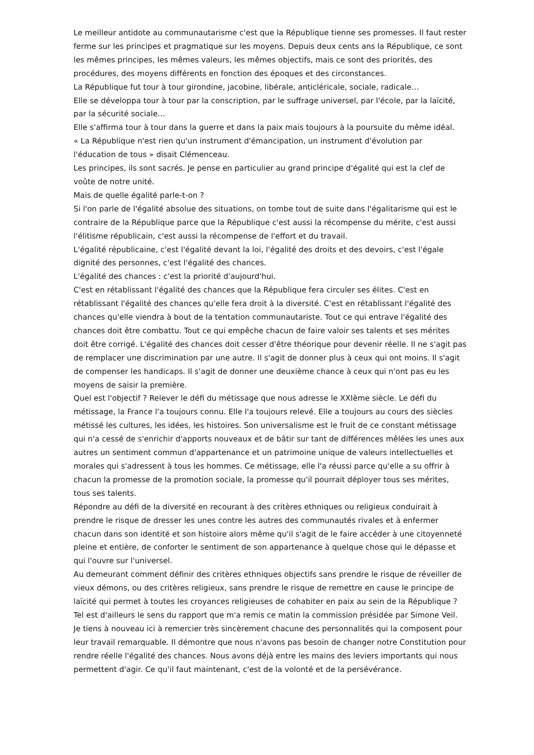Le meilleur antidote au communautarisme c'est que la République tienne ses promesses. Il faut rester ferme sur les principes et pragmatique sur les moyens. Depuis deux cents ans la République, ce sont les mêmes principes, les mêmes valeurs, les mêmes objectifs, mais ce sont des priorités, des procédures, des moyens différents en fonction des époques et des circonstances.
La République fut tour à tour girondine, jacobine, libérale, anticléricale, sociale, radicale…
Elle se développa tour à tour par la conscription, par le suffrage universel, par l'école, par la laïcité, par la sécurité sociale…
Elle s'affirma tour à tour dans la guerre et dans la paix mais toujours à la poursuite du même idéal.
« La République n'est rien qu'un instrument d'émancipation, un instrument d'évolution par l'éducation de tous » disait Clémenceau.
Les principes, ils sont sacrés. Je pense en particulier au grand principe d'égalité qui est la clef de voûte de notre unité.
Mais de quelle égalité parle-t-on ?
Si l'on parle de l'égalité absolue des situations, on tombe tout de suite dans l'égalitarisme qui est le contraire de la République parce que la République c'est aussi la récompense du mérite, c'est aussi l'élitisme républicain, c'est aussi la récompense de l'effort et du travail.
L'égalité républicaine, c'est l'égalité devant la loi, l'égalité des droits et des devoirs, c'est l'égale dignité des personnes, c'est l'égalité des chances.
L'égalité des chances : c'est la priorité d'aujourd'hui.
C'est en rétablissant l'égalité des chances que la République fera circuler ses élites. C'est en rétablissant l'égalité des chances qu'elle fera droit à la diversité. C'est en rétablissant l'égalité des chances qu'elle viendra à bout de la tentation communautariste. Tout ce qui entrave l'égalité des chances doit être combattu. Tout ce qui empêche chacun de faire valoir ses talents et ses mérites doit être corrigé. L'égalité des chances doit cesser d'être théorique pour devenir réelle. Il ne s'agit pas de remplacer une discrimination par une autre. Il s'agit de donner plus à ceux qui ont moins. Il s'agit de compenser les handicaps. Il s'agit de donner une deuxième chance à ceux qui n'ont pas eu les moyens de saisir la première.
Quel est l'objectif ? Relever le défi du métissage que nous adresse le XXIème siècle. Le défi du métissage, la France l'a toujours connu. Elle l'a toujours relevé. Elle a toujours au cours des siècles métissé les cultures, les idées, les histoires. Son universalisme est le fruit de ce constant métissage qui n'a cessé de s'enrichir d'apports nouveaux et de bâtir sur tant de différences mêlées les unes aux autres un sentiment commun d'appartenance et un patrimoine unique de valeurs intellectuelles et morales qui s'adressent à tous les hommes. Ce métissage, elle l'a réussi parce qu'elle a su offrir à chacun la promesse de la promotion sociale, la promesse qu'il pourrait déployer tous ses mérites, tous ses talents.
Répondre au défi de la diversité en recourant à des critères ethniques ou religieux conduirait à prendre le risque de dresser les unes contre les autres des communautés rivales et à enfermer chacun dans son identité et son histoire alors même qu'il s'agit de le faire accéder à une citoyenneté pleine et entière, de conforter le sentiment de son appartenance à quelque chose qui le dépasse et qui l'ouvre sur l'universel.
Au demeurant comment définir des critères ethniques objectifs sans prendre le risque de réveiller de vieux démons, ou des critères religieux, sans prendre le risque de remettre en cause le principe de laïcité qui permet à toutes les croyances religieuses de cohabiter en paix au sein de la République ?
Tel est d'ailleurs le sens du rapport que m'a remis ce matin la commission présidée par Simone Veil. Je tiens à nouveau ici à remercier très sincèrement chacune des personnalités qui la composent pour leur travail remarquable. Il démontre que nous n'avons pas besoin de changer notre Constitution pour rendre réelle l'égalité des chances. Nous avons déjà entre les mains des leviers importants qui nous permettent d'agir. Ce qu'il faut maintenant, c'est de la volonté et de la persévérance.